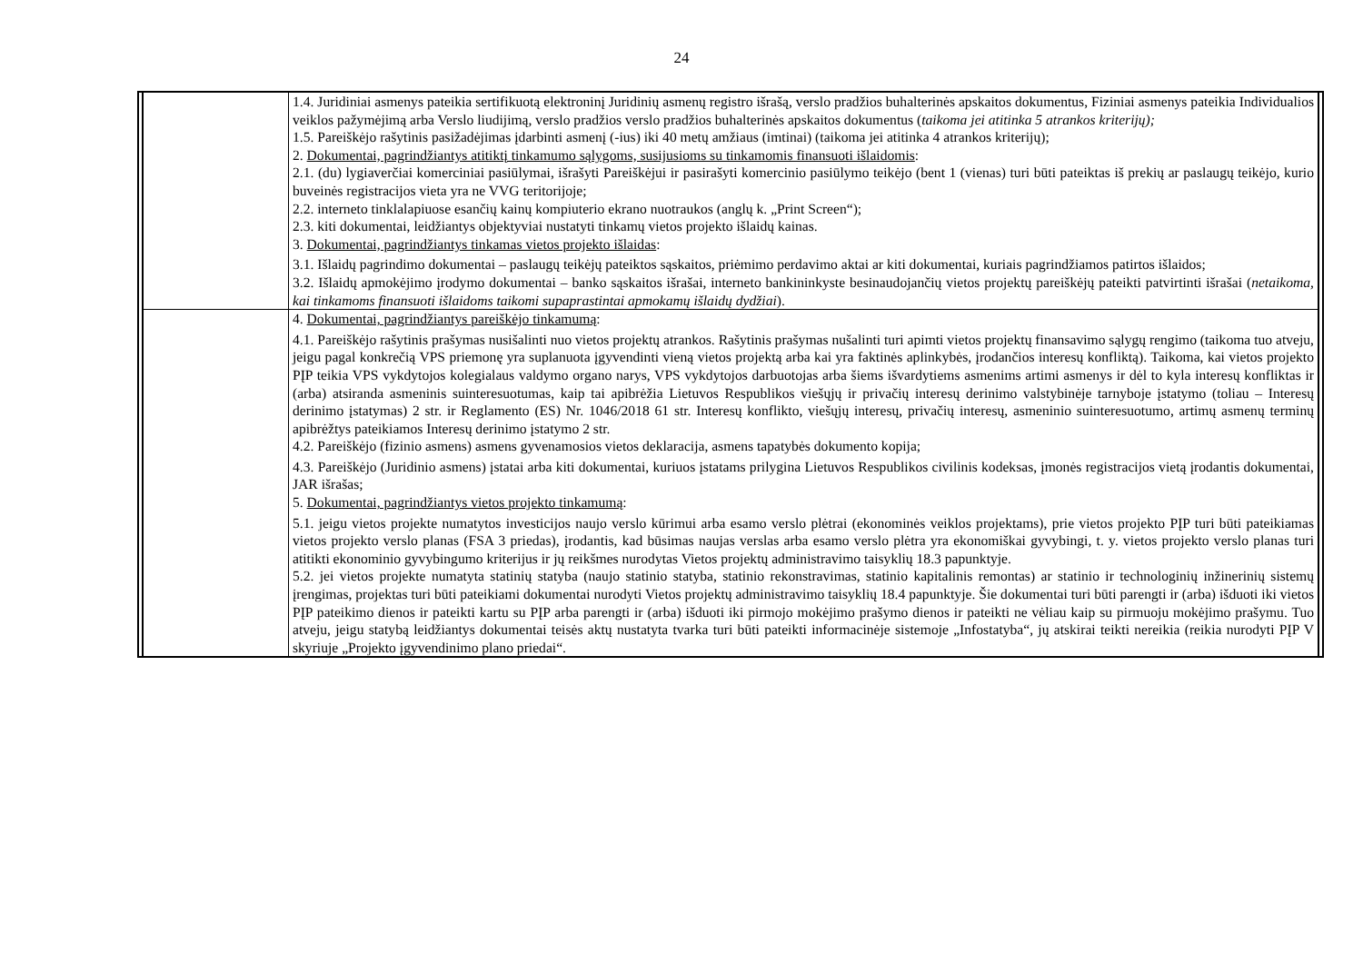24
| | | 1.4. Juridiniai asmenys pateikia sertifikuotą elektroninį Juridinių asmenų registro išrašą, verslo pradžios buhalterinės apskaitos dokumentus, Fiziniai asmenys pateikia Individualios veiklos pažymėjimą arba Verslo liudijimą, verslo pradžios verslo pradžios buhalterinės apskaitos dokumentus ( taikoma jei atitinka 5 atrankos kriterijų); 1.5. Pareiškėjo rašytinis pasižadėjimas įdarbinti asmenį (-ius) iki 40 metų amžiaus (imtinai) (taikoma jei atitinka 4 atrankos kriterijų); 2. Dokumentai, pagrindžiantys atitiktį tinkamumo sąlygoms, susijusioms su tinkamomis finansuoti išlaidomis : 2.1. (du) lygiaverčiai komerciniai pasiūlymai, išrašyti Pareiškėjui ir pasirašyti komercinio pasiūlymo teikėjo (bent 1 (vienas) turi būti pateiktas iš prekių ar paslaugų teikėjo, kurio buveinės registracijos vieta yra ne VVG teritorijoje; 2.2. interneto tinklalapiuose esančių kainų kompiuterio ekrano nuotraukos (anglų k. „Print Screen“); 2.3. kiti dokumentai, leidžiantys objektyviai nustatyti tinkamų vietos projekto išlaidų kainas. 3. Dokumentai, pagrindžiantys tinkamas vietos projekto išlaidas : 3.1. Išlaidų pagrindimo dokumentai – paslaugų teikėjų pateiktos sąskaitos, priėmimo perdavimo aktai ar kiti dokumentai, kuriais pagrindžiamos patirtos išlaidos; 3.2. Išlaidų apmokėjimo įrodymo dokumentai – banko sąskaitos išrašai, interneto bankininkyste besinaudojančių vietos projektų pareiškėjų pateikti patvirtinti išrašai ( netaikoma, kai tinkamoms finansuoti išlaidoms taikomi supaprastintai apmokamų išlaidų dydžiai ). | |
| | | 4. Dokumentai, pagrindžiantys pareiškėjo tinkamumą : 4.1. Pareiškėjo rašytinis prašymas nusišalinti nuo vietos projektų atrankos. Rašytinis prašymas nušalinti turi apimti vietos projektų finansavimo sąlygų rengimo (taikoma tuo atveju, jeigu pagal konkrečią VPS priemonę yra suplanuota įgyvendinti vieną vietos projektą arba kai yra faktinės aplinkybės, įrodančios interesų konfliktą). Taikoma, kai vietos projekto PĮP teikia VPS vykdytojos kolegialaus valdymo organo narys, VPS vykdytojos darbuotojas arba šiems išvardytiems asmenims artimi asmenys ir dėl to kyla interesų konfliktas ir (arba) atsiranda asmeninis suinteresuotumas, kaip tai apibrėžia Lietuvos Respublikos viešųjų ir privačių interesų derinimo valstybinėje tarnyboje įstatymo (toliau – Interesų derinimo įstatymas) 2 str. ir Reglamento (ES) Nr. 1046/2018 61 str. Interesų konflikto, viešųjų interesų, privačių interesų, asmeninio suinteresuotumo, artimų asmenų terminų apibrėžtys pateikiamos Interesų derinimo įstatymo 2 str. 4.2. Pareiškėjo (fizinio asmens) asmens gyvenamosios vietos deklaracija, asmens tapatybės dokumento kopija; 4.3. Pareiškėjo (Juridinio asmens) įstatai arba kiti dokumentai, kuriuos įstatams prilygina Lietuvos Respublikos civilinis kodeksas, įmonės registracijos vietą įrodantis dokumentai, JAR išrašas; 5. Dokumentai, pagrindžiantys vietos projekto tinkamumą : 5.1. jeigu vietos projekte numatytos investicijos naujo verslo kūrimui arba esamo verslo plėtrai (ekonominės veiklos projektams), prie vietos projekto PĮP turi būti pateikiamas vietos projekto verslo planas (FSA 3 priedas), įrodantis, kad būsimas naujas verslas arba esamo verslo plėtra yra ekonomiškai gyvybingi, t. y. vietos projekto verslo planas turi atitikti ekonominio gyvybingumo kriterijus ir jų reikšmes nurodytas Vietos projektų administravimo taisyklių 18.3 papunktyje. 5.2. jei vietos projekte numatyta statinių statyba (naujo statinio statyba, statinio rekonstravimas, statinio kapitalinis remontas) ar statinio ir technologinių inžinerinių sistemų įrengimas, projektas turi būti pateikiami dokumentai nurodyti Vietos projektų administravimo taisyklių 18.4 papunktyje. Šie dokumentai turi būti parengti ir (arba) išduoti iki vietos PĮP pateikimo dienos ir pateikti kartu su PĮP arba parengti ir (arba) išduoti iki pirmojo mokėjimo prašymo dienos ir pateikti ne vėliau kaip su pirmuoju mokėjimo prašymu. Tuo atveju, jeigu statybą leidžiantys dokumentai teisės aktų nustatyta tvarka turi būti pateikti informacinėje sistemoje „Infostatyba“, jų atskirai teikti nereikia (reikia nurodyti PĮP V skyriuje „Projekto įgyvendinimo plano priedai“. | |